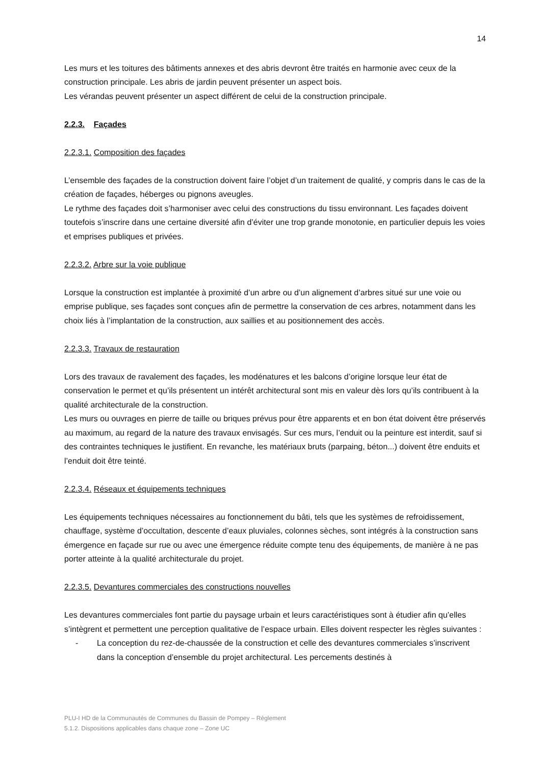14
Les murs et les toitures des bâtiments annexes et des abris devront être traités en harmonie avec ceux de la construction principale. Les abris de jardin peuvent présenter un aspect bois.
Les vérandas peuvent présenter un aspect différent de celui de la construction principale.
2.2.3. Façades
2.2.3.1. Composition des façades
L’ensemble des façades de la construction doivent faire l’objet d’un traitement de qualité, y compris dans le cas de la création de façades, héberges ou pignons aveugles.
Le rythme des façades doit s’harmoniser avec celui des constructions du tissu environnant. Les façades doivent toutefois s’inscrire dans une certaine diversité afin d’éviter une trop grande monotonie, en particulier depuis les voies et emprises publiques et privées.
2.2.3.2. Arbre sur la voie publique
Lorsque la construction est implantée à proximité d’un arbre ou d’un alignement d’arbres situé sur une voie ou emprise publique, ses façades sont conçues afin de permettre la conservation de ces arbres, notamment dans les choix liés à l’implantation de la construction, aux saillies et au positionnement des accès.
2.2.3.3. Travaux de restauration
Lors des travaux de ravalement des façades, les modénatures et les balcons d’origine lorsque leur état de conservation le permet et qu’ils présentent un intérêt architectural sont mis en valeur dès lors qu’ils contribuent à la qualité architecturale de la construction.
Les murs ou ouvrages en pierre de taille ou briques prévus pour être apparents et en bon état doivent être préservés au maximum, au regard de la nature des travaux envisagés. Sur ces murs, l’enduit ou la peinture est interdit, sauf si des contraintes techniques le justifient. En revanche, les matériaux bruts (parpaing, béton...) doivent être enduits et l’enduit doit être teinté.
2.2.3.4. Réseaux et équipements techniques
Les équipements techniques nécessaires au fonctionnement du bâti, tels que les systèmes de refroidissement, chauffage, système d’occultation, descente d’eaux pluviales, colonnes sèches, sont intégrés à la construction sans émergence en façade sur rue ou avec une émergence réduite compte tenu des équipements, de manière à ne pas porter atteinte à la qualité architecturale du projet.
2.2.3.5. Devantures commerciales des constructions nouvelles
Les devantures commerciales font partie du paysage urbain et leurs caractéristiques sont à étudier afin qu’elles s’intègrent et permettent une perception qualitative de l’espace urbain. Elles doivent respecter les règles suivantes :
- La conception du rez-de-chaussée de la construction et celle des devantures commerciales s’inscrivent dans la conception d’ensemble du projet architectural. Les percements destinés à
PLU-I HD de la Communautés de Communes du Bassin de Pompey – Règlement
5.1.2. Dispositions applicables dans chaque zone – Zone UC